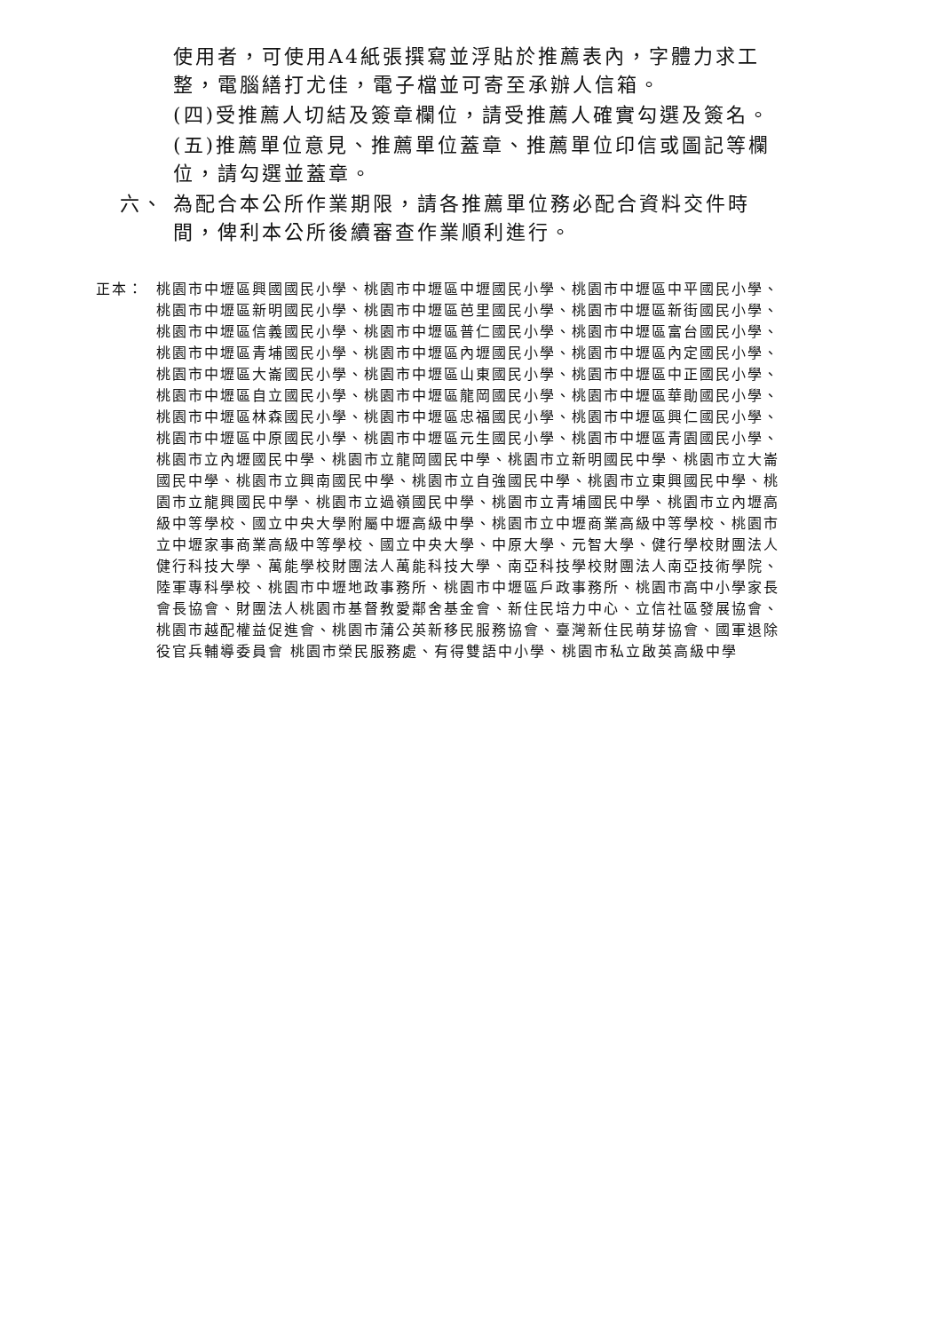使用者，可使用A4紙張撰寫並浮貼於推薦表內，字體力求工整，電腦繕打尤佳，電子檔並可寄至承辦人信箱。
(四)受推薦人切結及簽章欄位，請受推薦人確實勾選及簽名。
(五)推薦單位意見、推薦單位蓋章、推薦單位印信或圖記等欄位，請勾選並蓋章。
六、 為配合本公所作業期限，請各推薦單位務必配合資料交件時間，俾利本公所後續審查作業順利進行。
正本： 桃園市中壢區興國國民小學、桃園市中壢區中壢國民小學、桃園市中壢區中平國民小學、桃園市中壢區新明國民小學、桃園市中壢區芭里國民小學、桃園市中壢區新街國民小學、桃園市中壢區信義國民小學、桃園市中壢區普仁國民小學、桃園市中壢區富台國民小學、桃園市中壢區青埔國民小學、桃園市中壢區內壢國民小學、桃園市中壢區內定國民小學、桃園市中壢區大崙國民小學、桃園市中壢區山東國民小學、桃園市中壢區中正國民小學、桃園市中壢區自立國民小學、桃園市中壢區龍岡國民小學、桃園市中壢區華勛國民小學、桃園市中壢區林森國民小學、桃園市中壢區忠福國民小學、桃園市中壢區興仁國民小學、桃園市中壢區中原國民小學、桃園市中壢區元生國民小學、桃園市中壢區青園國民小學、桃園市立內壢國民中學、桃園市立龍岡國民中學、桃園市立新明國民中學、桃園市立大崙國民中學、桃園市立興南國民中學、桃園市立自強國民中學、桃園市立東興國民中學、桃園市立龍興國民中學、桃園市立過嶺國民中學、桃園市立青埔國民中學、桃園市立內壢高級中等學校、國立中央大學附屬中壢高級中學、桃園市立中壢商業高級中等學校、桃園市立中壢家事商業高級中等學校、國立中央大學、中原大學、元智大學、健行學校財團法人健行科技大學、萬能學校財團法人萬能科技大學、南亞科技學校財團法人南亞技術學院、陸軍專科學校、桃園市中壢地政事務所、桃園市中壢區戶政事務所、桃園市高中小學家長會長協會、財團法人桃園市基督教愛鄰舍基金會、新住民培力中心、立信社區發展協會、桃園市越配權益促進會、桃園市蒲公英新移民服務協會、臺灣新住民萌芽協會、國軍退除役官兵輔導委員會 桃園市榮民服務處、有得雙語中小學、桃園市私立啟英高級中學